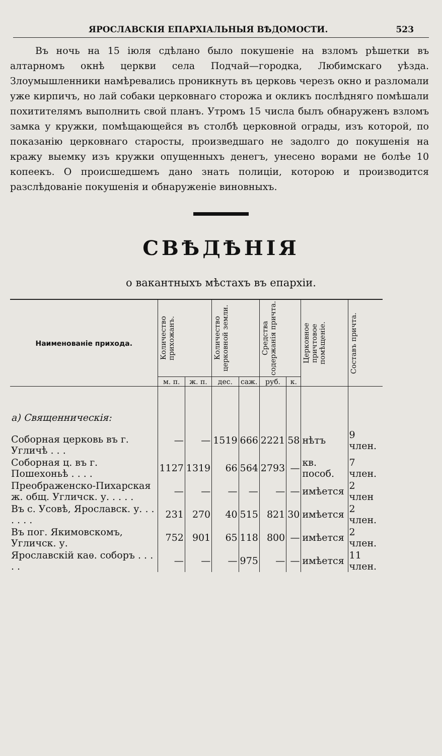ЯРОСЛАВСКІЯ ЕПАРХІАЛЬНЫЯ ВѢДОМОСТИ. 523
Въ ночь на 15 іюля сдѣлано было покушеніе на взломъ рѣшетки въ алтарномъ окнѣ церкви села Подчай—городка, Любимскаго уѣзда. Злоумышленники намѣревались проникнуть въ церковь черезъ окно и разломали уже кирпичъ, но лай собаки церковнаго сторожа и окликъ послѣдняго помѣшали похитителямъ выполнить свой планъ. Утромъ 15 числа былъ обнаруженъ взломъ замка у кружки, помѣщающейся въ столбѣ церковной ограды, изъ которой, по показанію церковнаго старосты, произведшаго не задолго до покушенія на кражу выемку изъ кружки опущенныхъ денегъ, унесено ворами не болѣе 10 копеекъ. О происшедшемъ дано знать полиціи, которою и производится разслѣдованіе покушенія и обнаруженіе виновныхъ.
СВѢДѢНІЯ
о вакантныхъ мѣстахъ въ епархіи.
| Наименованіе прихода. | Количество прихожанъ. | | Количество церковной земли. | | Средства содержанія причта. | | Церковное причтовое помѣщеніе. | Составъ причта. |
| --- | --- | --- | --- | --- | --- | --- | --- | --- |
| | м. п. | ж. п. | дес. | саж. | руб. | к. | | |
| а) Священническія: | | | | | | | | |
| Соборная церковь въ г. Угличѣ . . . | — | — | 1519 | 666 | 2221 | 58 | нѣтъ | 9 член. |
| Соборная ц. въ г. Пошехоньѣ . . . . | 1127 | 1319 | 66 | 564 | 2793 | — | кв. пособ. | 7 член. |
| Преображенско-Пихарская ж. общ. Угличск. у. . . . . | — | — | — | — | — | — | имѣется | 2 член |
| Въ с. Усовѣ, Ярославск. у. . . . . . . | 231 | 270 | 40 | 515 | 821 | 30 | имѣется | 2 член. |
| Въ пог. Якимовскомъ, Угличск. у. | 752 | 901 | 65 | 118 | 800 | — | имѣется | 2 член. |
| Ярославскій каѳ. соборъ . . . . . | — | — | — | 975 | — | — | имѣется | 11 член. |